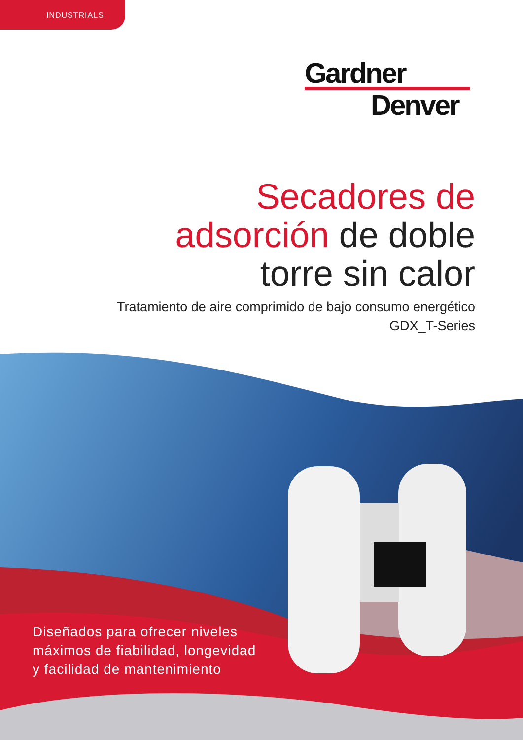INDUSTRIALS
Gardner
Denver
Secadores de
adsorción de doble
torre sin calor
Tratamiento de aire comprimido de bajo consumo energético
GDX_T-Series
Diseñados para ofrecer niveles
máximos de fiabilidad, longevidad
y facilidad de mantenimiento